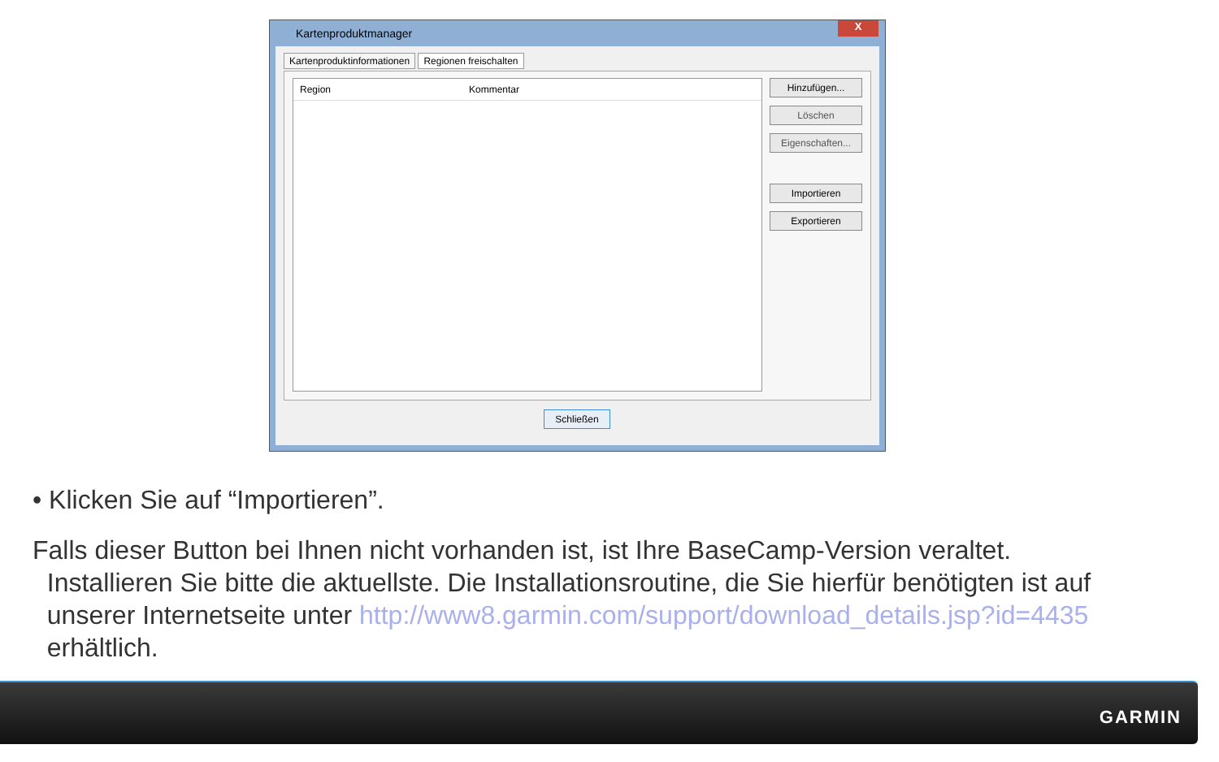Kartenproduktmanager
X
Kartenproduktinformationen Regionen freischalten
Region Kommentar
Hinzufügen...
Löschen
Eigenschaften...
Importieren
Exportieren
Schließen
• Klicken Sie auf “Importieren”.
Falls dieser Button bei Ihnen nicht vorhanden ist, ist Ihre BaseCamp-Version veraltet.
Installieren Sie bitte die aktuellste. Die Installationsroutine, die Sie hierfür benötigten ist auf
unserer Internetseite unter http://www8.garmin.com/support/download_details.jsp?id=4435
erhältlich.
GARMIN